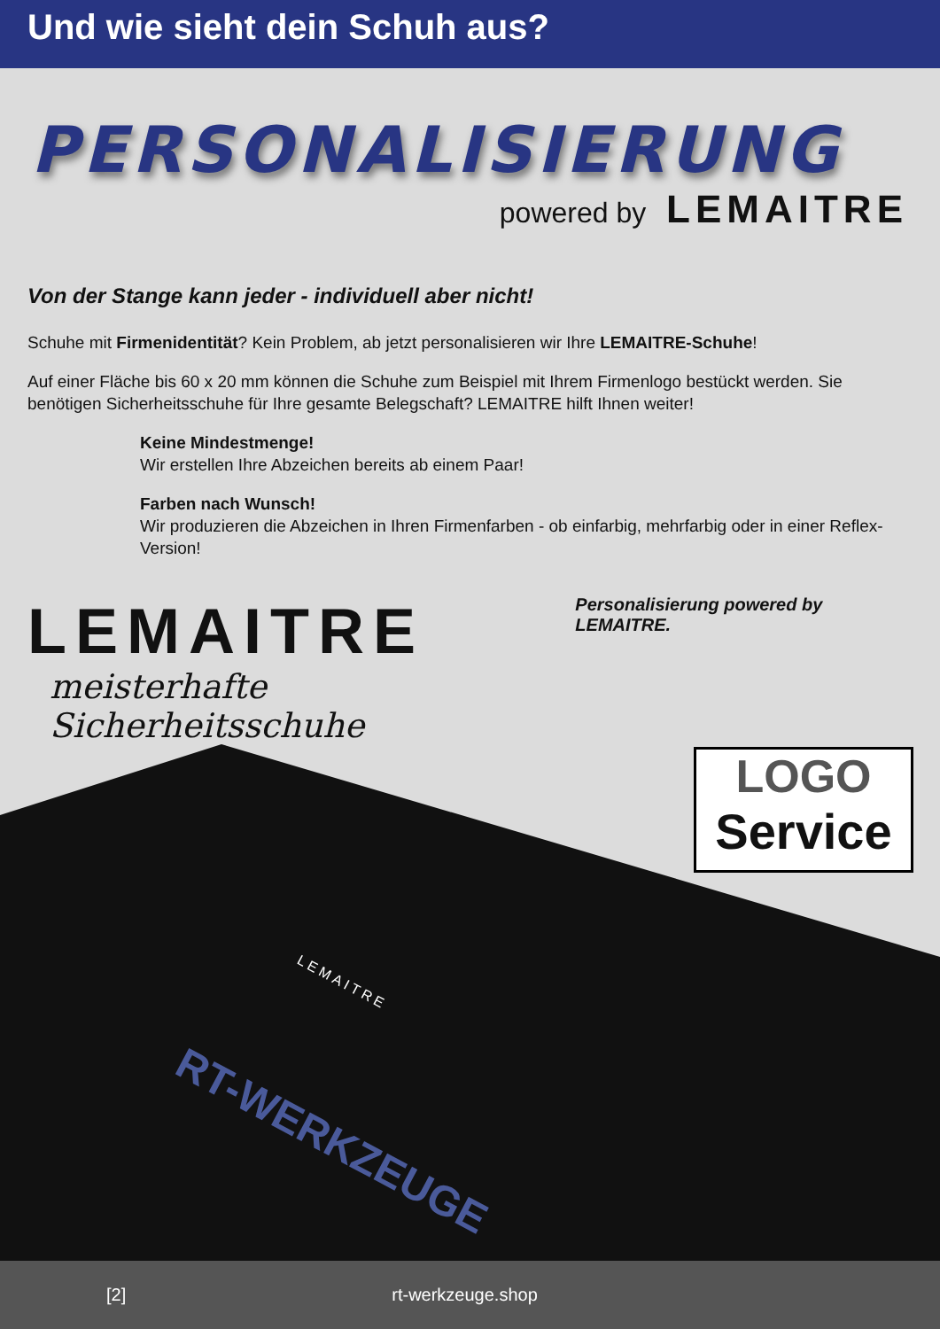Und wie sieht dein Schuh aus?
PERSONALISIERUNG
powered by LEMAITRE
Von der Stange kann jeder - individuell aber nicht!
Schuhe mit Firmenidentität? Kein Problem, ab jetzt personalisieren wir Ihre LEMAITRE-Schuhe!
Auf einer Fläche bis 60 x 20 mm können die Schuhe zum Beispiel mit Ihrem Firmenlogo bestückt werden. Sie benötigen Sicherheitsschuhe für Ihre gesamte Belegschaft? LEMAITRE hilft Ihnen weiter!
Keine Mindestmenge!
Wir erstellen Ihre Abzeichen bereits ab einem Paar!
Farben nach Wunsch!
Wir produzieren die Abzeichen in Ihren Firmenfarben - ob einfarbig, mehrfarbig oder in einer Reflex-Version!
LEMAITRE
meisterhafte Sicherheitsschuhe
Personalisierung powered by LEMAITRE.
LEMAITRE
RT-WERKZEUGE
LOGO
Service
[2] rt-werkzeuge.shop